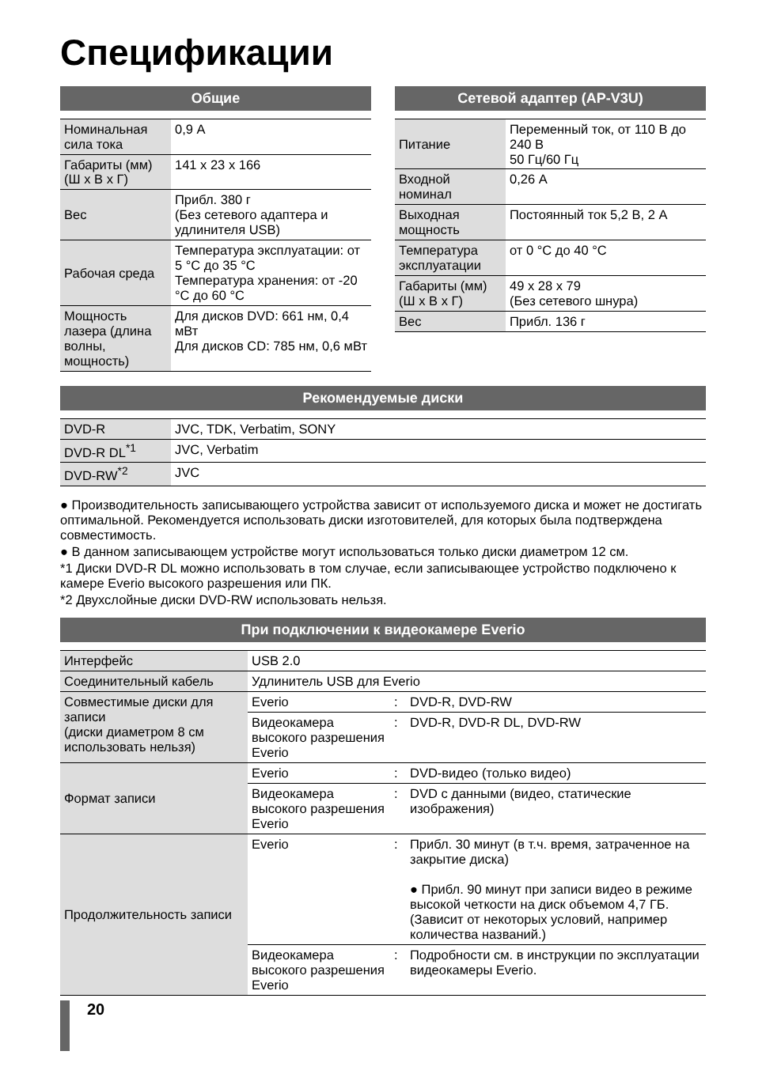Спецификации
Общие
| Номинальная сила тока | 0,9 А |
| Габариты (мм) (Ш x В x Г) | 141 x 23 x 166 |
| Вес | Прибл. 380 г (Без сетевого адаптера и удлинителя USB) |
| Рабочая среда | Температура эксплуатации: от 5 °C до 35 °C Температура хранения: от -20 °C до 60 °C |
| Мощность лазера (длина волны, мощность) | Для дисков DVD: 661 нм, 0,4 мВт Для дисков CD: 785 нм, 0,6 мВт |
Сетевой адаптер (AP-V3U)
| Питание | Переменный ток, от 110 В до 240 В 50 Гц/60 Гц |
| Входной номинал | 0,26 А |
| Выходная мощность | Постоянный ток 5,2 В, 2 А |
| Температура эксплуатации | от 0 °C до 40 °C |
| Габариты (мм) (Ш x В x Г) | 49 x 28 x 79 (Без сетевого шнура) |
| Вес | Прибл. 136 г |
Рекомендуемые диски
| DVD-R | JVC, TDK, Verbatim, SONY |
| DVD-R DL<sup>*1</sup> | JVC, Verbatim |
| DVD-RW<sup>*2</sup> | JVC |
● Производительность записывающего устройства зависит от используемого диска и может не достигать оптимальной. Рекомендуется использовать диски изготовителей, для которых была подтверждена совместимость.
● В данном записывающем устройстве могут использоваться только диски диаметром 12 см.
*1 Диски DVD-R DL можно использовать в том случае, если записывающее устройство подключено к камере Everio высокого разрешения или ПК.
*2 Двухслойные диски DVD-RW использовать нельзя.
При подключении к видеокамере Everio
| Интерфейс | USB 2.0 | | |
| Соединительный кабель | Удлинитель USB для Everio | | |
| Совместимые диски для записи (диски диаметром 8 см использовать нельзя) | Everio | : | DVD-R, DVD-RW |
| | Видеокамера высокого разрешения Everio | : | DVD-R, DVD-R DL, DVD-RW |
| Формат записи | Everio | : | DVD-видео (только видео) |
| | Видеокамера высокого разрешения Everio | : | DVD с данными (видео, статические изображения) |
| Продолжительность записи | Everio | : | Прибл. 30 минут (в т.ч. время, затраченное на закрытие диска) ● Прибл. 90 минут при записи видео в режиме высокой четкости на диск объемом 4,7 ГБ. (Зависит от некоторых условий, например количества названий.) |
| | Видеокамера высокого разрешения Everio | : | Подробности см. в инструкции по эксплуатации видеокамеры Everio. |
20